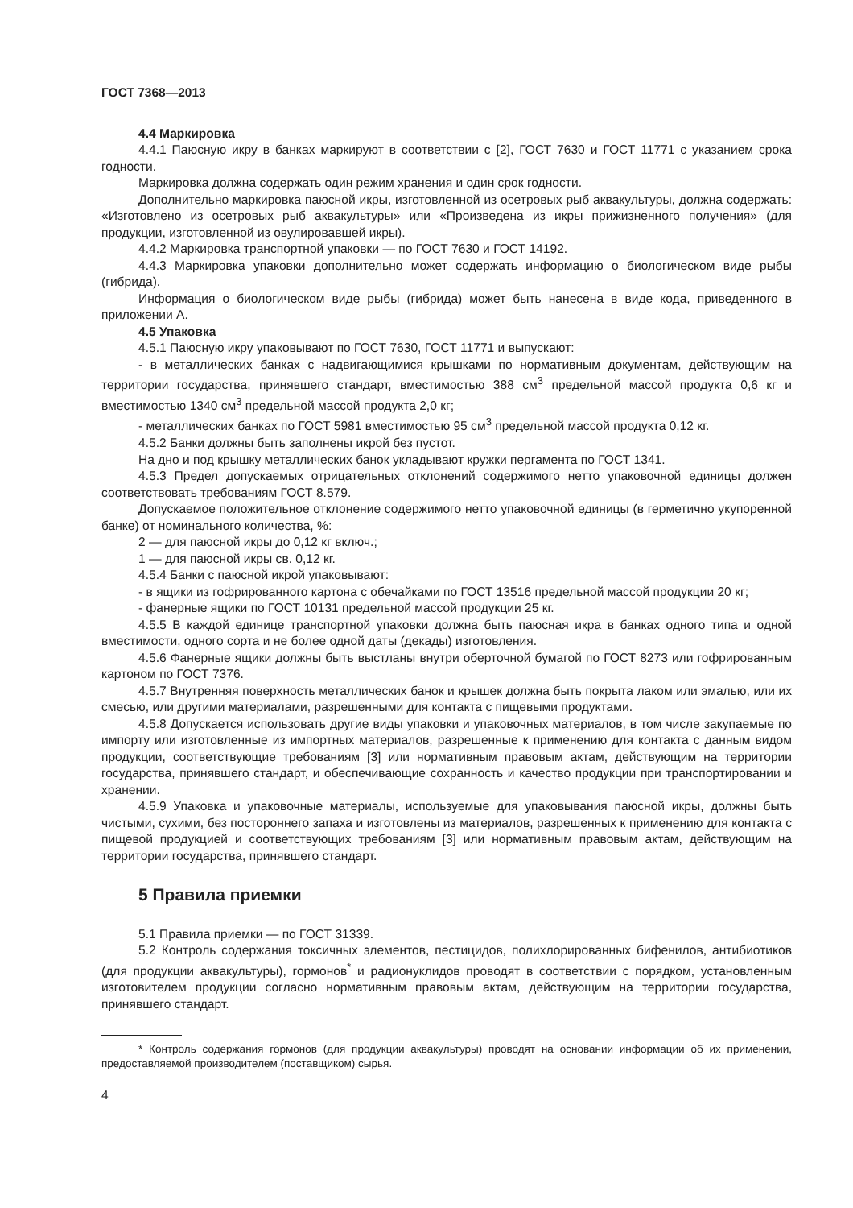ГОСТ 7368—2013
4.4 Маркировка
4.4.1 Паюсную икру в банках маркируют в соответствии с [2], ГОСТ 7630 и ГОСТ 11771 с указанием срока годности.
Маркировка должна содержать один режим хранения и один срок годности.
Дополнительно маркировка паюсной икры, изготовленной из осетровых рыб аквакультуры, должна содержать: «Изготовлено из осетровых рыб аквакультуры» или «Произведена из икры прижизненного получения» (для продукции, изготовленной из овулировавшей икры).
4.4.2 Маркировка транспортной упаковки — по ГОСТ 7630 и ГОСТ 14192.
4.4.3 Маркировка упаковки дополнительно может содержать информацию о биологическом виде рыбы (гибрида).
Информация о биологическом виде рыбы (гибрида) может быть нанесена в виде кода, приведенного в приложении А.
4.5 Упаковка
4.5.1 Паюсную икру упаковывают по ГОСТ 7630, ГОСТ 11771 и выпускают:
- в металлических банках с надвигающимися крышками по нормативным документам, действующим на территории государства, принявшего стандарт, вместимостью 388 см<sup>3</sup> предельной массой продукта 0,6 кг и вместимостью 1340 см<sup>3</sup> предельной массой продукта 2,0 кг;
- металлических банках по ГОСТ 5981 вместимостью 95 см<sup>3</sup> предельной массой продукта 0,12 кг.
4.5.2 Банки должны быть заполнены икрой без пустот.
На дно и под крышку металлических банок укладывают кружки пергамента по ГОСТ 1341.
4.5.3 Предел допускаемых отрицательных отклонений содержимого нетто упаковочной единицы должен соответствовать требованиям ГОСТ 8.579.
Допускаемое положительное отклонение содержимого нетто упаковочной единицы (в герметично укупоренной банке) от номинального количества, %:
2 — для паюсной икры до 0,12 кг включ.;
1 — для паюсной икры св. 0,12 кг.
4.5.4 Банки с паюсной икрой упаковывают:
- в ящики из гофрированного картона с обечайками по ГОСТ 13516 предельной массой продукции 20 кг;
- фанерные ящики по ГОСТ 10131 предельной массой продукции 25 кг.
4.5.5 В каждой единице транспортной упаковки должна быть паюсная икра в банках одного типа и одной вместимости, одного сорта и не более одной даты (декады) изготовления.
4.5.6 Фанерные ящики должны быть выстланы внутри оберточной бумагой по ГОСТ 8273 или гофрированным картоном по ГОСТ 7376.
4.5.7 Внутренняя поверхность металлических банок и крышек должна быть покрыта лаком или эмалью, или их смесью, или другими материалами, разрешенными для контакта с пищевыми продуктами.
4.5.8 Допускается использовать другие виды упаковки и упаковочных материалов, в том числе закупаемые по импорту или изготовленные из импортных материалов, разрешенные к применению для контакта с данным видом продукции, соответствующие требованиям [3] или нормативным правовым актам, действующим на территории государства, принявшего стандарт, и обеспечивающие сохранность и качество продукции при транспортировании и хранении.
4.5.9 Упаковка и упаковочные материалы, используемые для упаковывания паюсной икры, должны быть чистыми, сухими, без постороннего запаха и изготовлены из материалов, разрешенных к применению для контакта с пищевой продукцией и соответствующих требованиям [3] или нормативным правовым актам, действующим на территории государства, принявшего стандарт.
5 Правила приемки
5.1 Правила приемки — по ГОСТ 31339.
5.2 Контроль содержания токсичных элементов, пестицидов, полихлорированных бифенилов, антибиотиков (для продукции аквакультуры), гормонов<sup>*</sup> и радионуклидов проводят в соответствии с порядком, установленным изготовителем продукции согласно нормативным правовым актам, действующим на территории государства, принявшего стандарт.
* Контроль содержания гормонов (для продукции аквакультуры) проводят на основании информации об их применении, предоставляемой производителем (поставщиком) сырья.
4